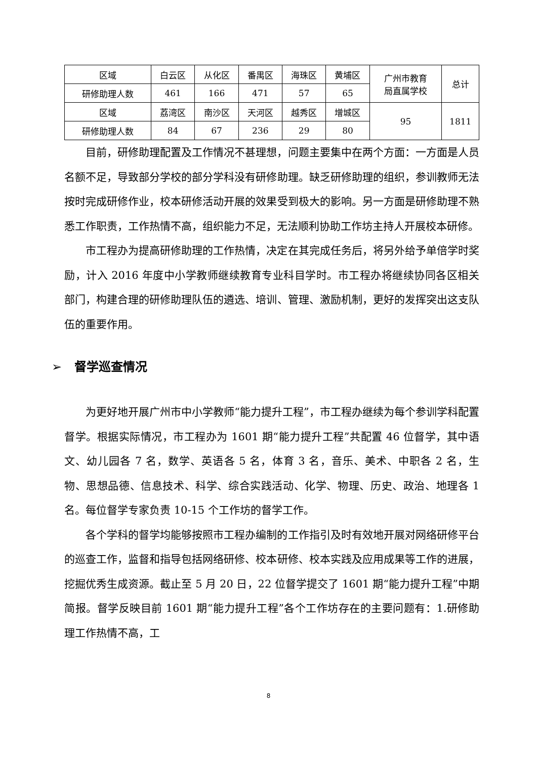| 区域 | 白云区 | 从化区 | 番禺区 | 海珠区 | 黄埔区 | 广州市教育 局直属学校 | 总计 |
| 研修助理人数 | 461 | 166 | 471 | 57 | 65 | | |
| 区域 | 荔湾区 | 南沙区 | 天河区 | 越秀区 | 增城区 | 95 | 1811 |
| 研修助理人数 | 84 | 67 | 236 | 29 | 80 | | |
目前，研修助理配置及工作情况不甚理想，问题主要集中在两个方面：一方面是人员名额不足，导致部分学校的部分学科没有研修助理。缺乏研修助理的组织，参训教师无法按时完成研修作业，校本研修活动开展的效果受到极大的影响。另一方面是研修助理不熟悉工作职责，工作热情不高，组织能力不足，无法顺利协助工作坊主持人开展校本研修。
市工程办为提高研修助理的工作热情，决定在其完成任务后，将另外给予单倍学时奖励，计入 2016 年度中小学教师继续教育专业科目学时。市工程办将继续协同各区相关部门，构建合理的研修助理队伍的遴选、培训、管理、激励机制，更好的发挥突出这支队伍的重要作用。
➢ 督学巡查情况
为更好地开展广州市中小学教师“能力提升工程”，市工程办继续为每个参训学科配置督学。根据实际情况，市工程办为 1601 期“能力提升工程”共配置 46 位督学，其中语文、幼儿园各 7 名，数学、英语各 5 名，体育 3 名，音乐、美术、中职各 2 名，生物、思想品德、信息技术、科学、综合实践活动、化学、物理、历史、政治、地理各 1 名。每位督学专家负责 10-15 个工作坊的督学工作。
各个学科的督学均能够按照市工程办编制的工作指引及时有效地开展对网络研修平台的巡查工作，监督和指导包括网络研修、校本研修、校本实践及应用成果等工作的进展，挖掘优秀生成资源。截止至 5 月 20 日，22 位督学提交了 1601 期“能力提升工程”中期简报。督学反映目前 1601 期“能力提升工程”各个工作坊存在的主要问题有：1.研修助理工作热情不高，工
8